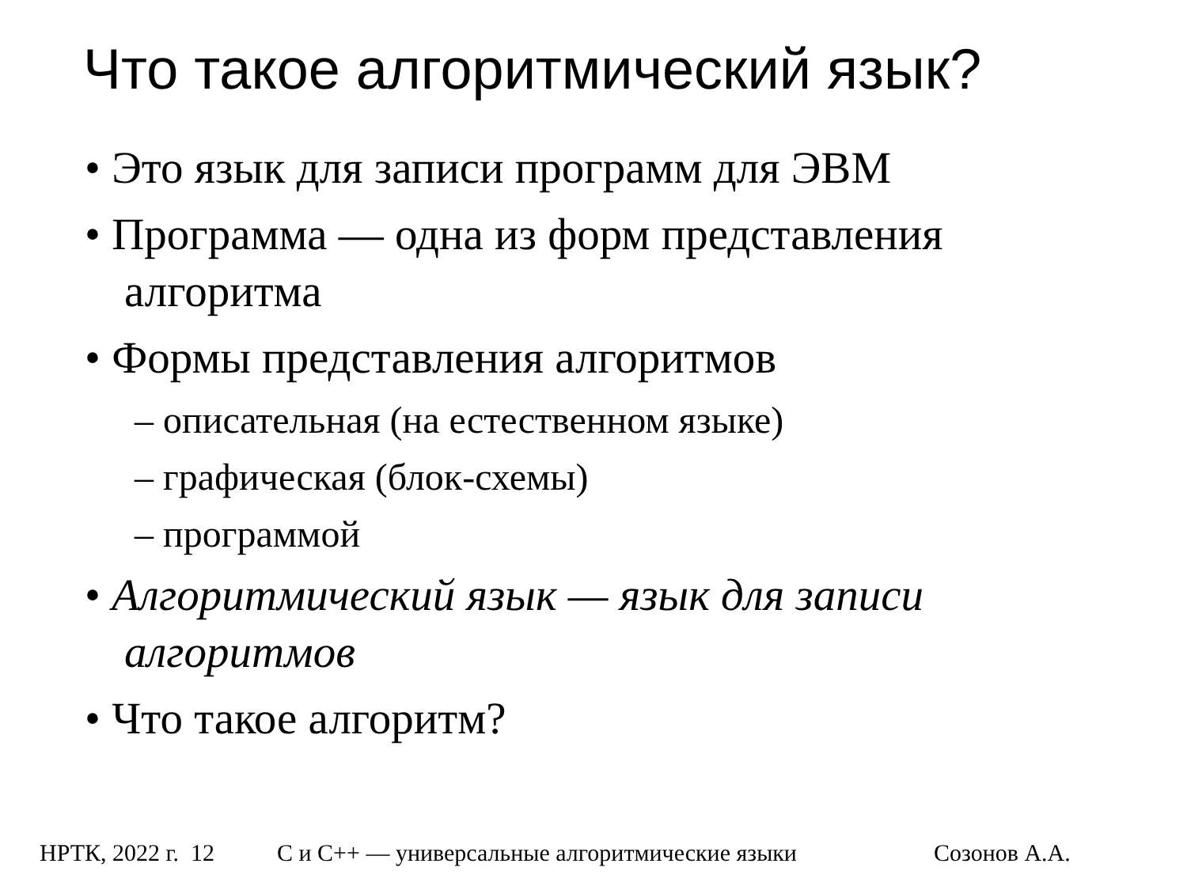Что такое алгоритмический язык?
• Это язык для записи программ для ЭВМ
• Программа — одна из форм представления алгоритма
• Формы представления алгоритмов
– описательная (на естественном языке)
– графическая (блок-схемы)
– программой
• Алгоритмический язык — язык для записи алгоритмов
• Что такое алгоритм?
НРТК, 2022 г. 12 С и C++ — универсальные алгоритмические языки Созонов А.А.